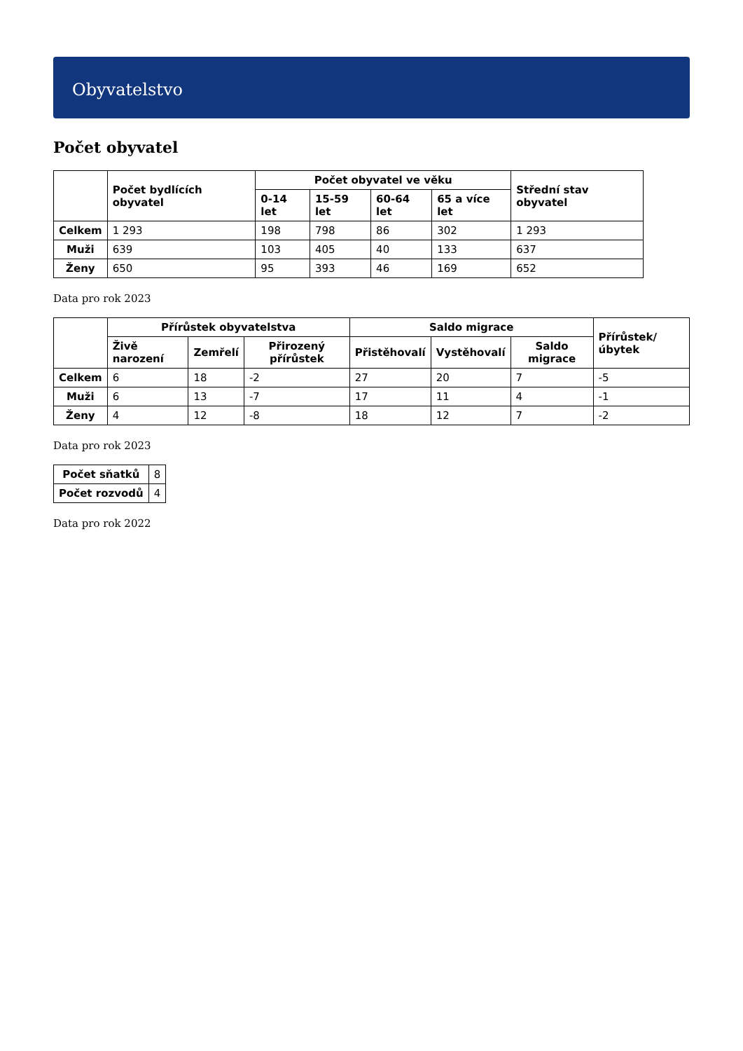Obyvatelstvo
Počet obyvatel
| | Počet bydlících obyvatel | Počet obyvatel ve věku | | | | Střední stav obyvatel |
| --- | --- | --- | --- | --- | --- | --- |
| | | 0-14 let | 15-59 let | 60-64 let | 65 a více let | |
| Celkem | 1 293 | 198 | 798 | 86 | 302 | 1 293 |
| Muži | 639 | 103 | 405 | 40 | 133 | 637 |
| Ženy | 650 | 95 | 393 | 46 | 169 | 652 |
Data pro rok 2023
| | Přírůstek obyvatelstva | | | Saldo migrace | | | Přírůstek/úbytek |
| --- | --- | --- | --- | --- | --- | --- | --- |
| | Živě narození | Zemřelí | Přirozený přírůstek | Přistěhovalí | Vystěhovalí | Saldo migrace | |
| Celkem | 6 | 18 | -2 | 27 | 20 | 7 | -5 |
| Muži | 6 | 13 | -7 | 17 | 11 | 4 | -1 |
| Ženy | 4 | 12 | -8 | 18 | 12 | 7 | -2 |
Data pro rok 2023
| Počet sňatků | 8 |
| Počet rozvodů | 4 |
Data pro rok 2022